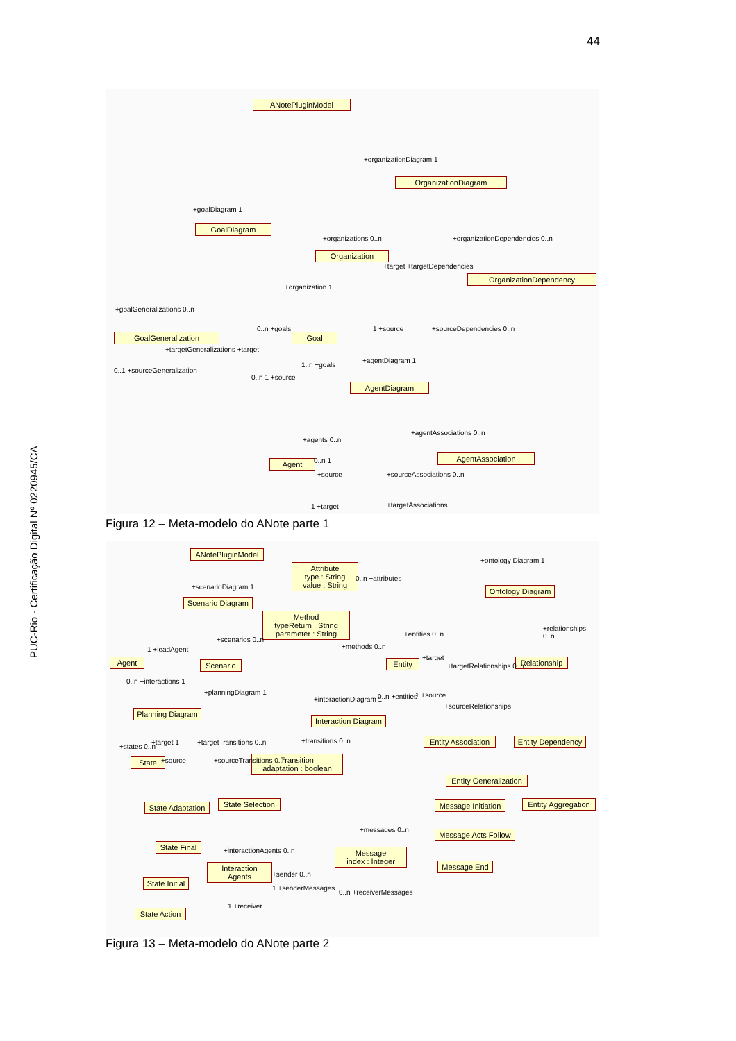44
PUC-Rio - Certificação Digital Nº 0220945/CA
ANotePluginModel
OrganizationDiagram
GoalDiagram
Organization
OrganizationDependency
GoalGeneralization Goal
AgentDiagram
Agent
AgentAssociation
+organizationDiagram 1
+goalDiagram 1
+organizations 0..n +organizationDependencies 0..n
+target +targetDependencies
+organization 1
+goalGeneralizations 0..n
1 +source +sourceDependencies 0..n
0..n +goals
+targetGeneralizations +target
0..1 +sourceGeneralization
0..n 1 +source
1..n +goals
+agentDiagram 1
+agentAssociations 0..n
+agents 0..n
0..n 1
+source +sourceAssociations 0..n
1 +target +targetAssociations
Figura 12 – Meta-modelo do ANote parte 1
ANotePluginModel
Attribute
type : String
value : String
Ontology Diagram
Scenario Diagram
Method
typeReturn : String
parameter : String
Agent Scenario Entity
Relationship
Planning Diagram
Interaction Diagram
Entity Association
Entity Dependency
State
Transition
adaptation : boolean
Entity Generalization
State Adaptation
State Selection
Message Initiation
Entity Aggregation
Message Acts Follow
State Final
Message
index : Integer
Interaction Agents
Message End
State Initial
State Action
+ontology Diagram 1
+scenarioDiagram 1
0..n +attributes
+entities 0..n
+relationships 0..n
1 +leadAgent
+scenarios 0..n
+methods 0..n
+target
+targetRelationships 0..n
0..n +interactions 1
1 +source
+sourceRelationships
+planningDiagram 1
+interactionDiagram 1 0..n +entities
+states 0..n
+target 1 +targetTransitions 0..n +transitions 0..n
+source +sourceTransitions 0..n
+messages 0..n
+interactionAgents 0..n
+sender 0..n
1 +senderMessages
0..n +receiverMessages
1 +receiver
Figura 13 – Meta-modelo do ANote parte 2